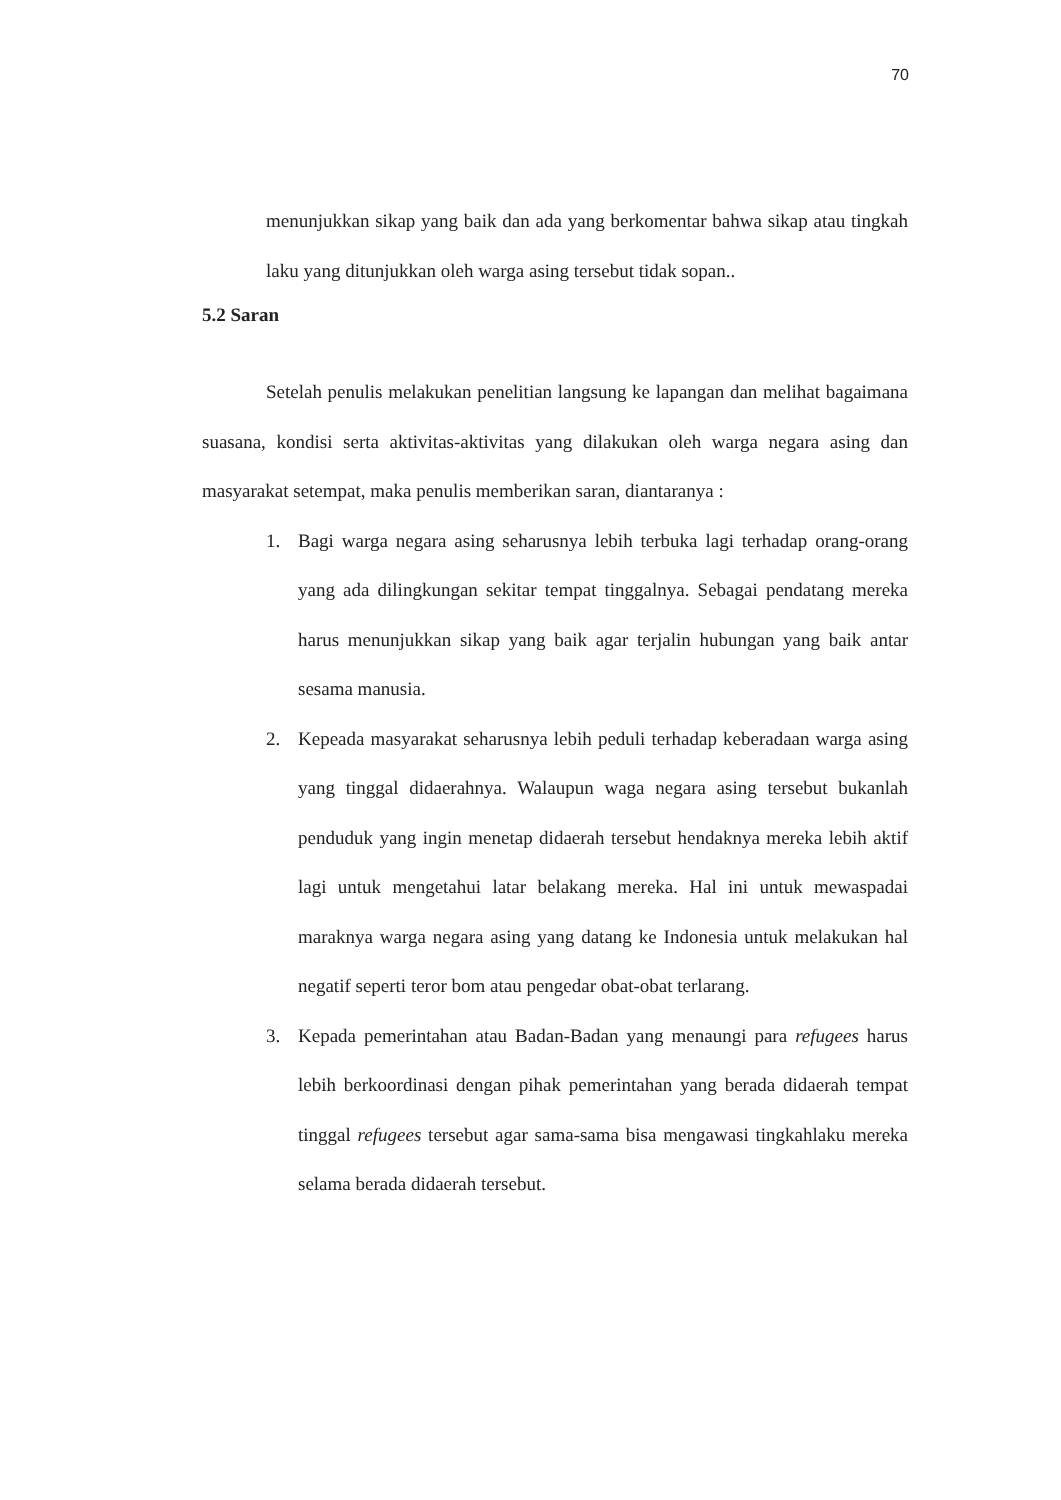70
menunjukkan sikap yang baik dan ada yang berkomentar bahwa sikap atau tingkah laku yang ditunjukkan oleh warga asing tersebut tidak sopan..
5.2 Saran
Setelah penulis melakukan penelitian langsung ke lapangan dan melihat bagaimana suasana, kondisi serta aktivitas-aktivitas yang dilakukan oleh warga negara asing dan masyarakat setempat, maka penulis memberikan saran, diantaranya :
1. Bagi warga negara asing seharusnya lebih terbuka lagi terhadap orang-orang yang ada dilingkungan sekitar tempat tinggalnya. Sebagai pendatang mereka harus menunjukkan sikap yang baik agar terjalin hubungan yang baik antar sesama manusia.
2. Kepeada masyarakat seharusnya lebih peduli terhadap keberadaan warga asing yang tinggal didaerahnya. Walaupun waga negara asing tersebut bukanlah penduduk yang ingin menetap didaerah tersebut hendaknya mereka lebih aktif lagi untuk mengetahui latar belakang mereka. Hal ini untuk mewaspadai maraknya warga negara asing yang datang ke Indonesia untuk melakukan hal negatif seperti teror bom atau pengedar obat-obat terlarang.
3. Kepada pemerintahan atau Badan-Badan yang menaungi para refugees harus lebih berkoordinasi dengan pihak pemerintahan yang berada didaerah tempat tinggal refugees tersebut agar sama-sama bisa mengawasi tingkahlaku mereka selama berada didaerah tersebut.